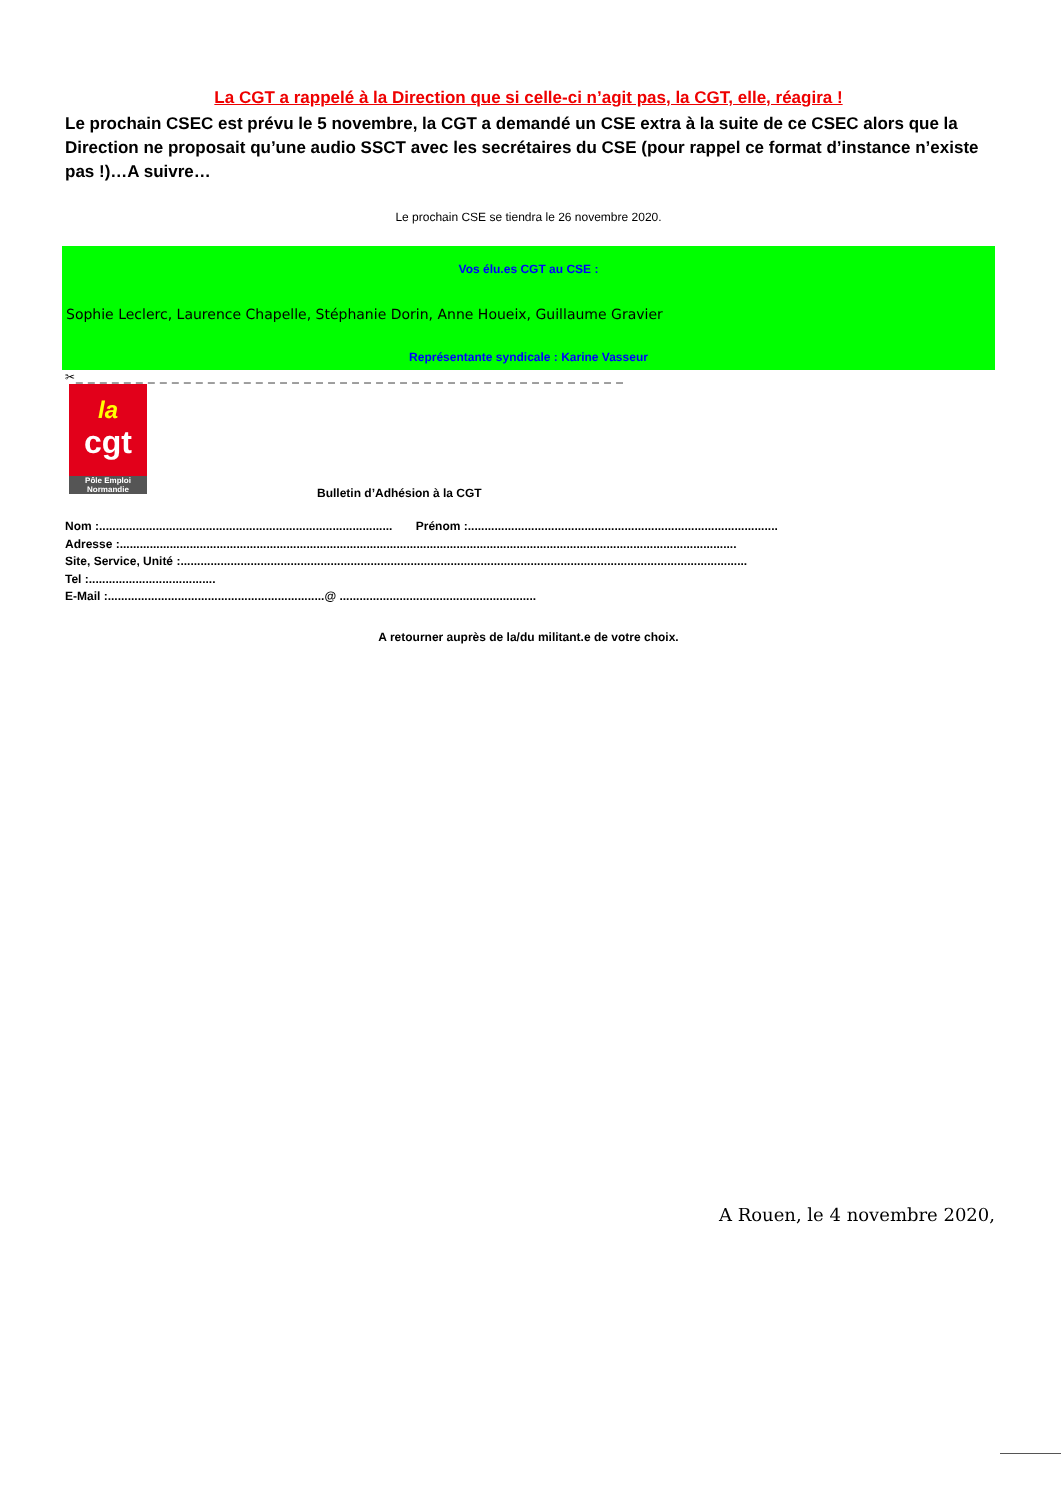La CGT a rappelé à la Direction que si celle-ci n’agit pas, la CGT, elle, réagira !
Le prochain CSEC est prévu le 5 novembre, la CGT a demandé un CSE extra à la suite de ce CSEC alors que la Direction ne proposait qu’une audio SSCT avec les secrétaires du CSE (pour rappel ce format d’instance n’existe pas !)…A suivre…
Le prochain CSE se tiendra le 26 novembre 2020.
Vos élu.es CGT au CSE :
Sophie Leclerc, Laurence Chapelle, Stéphanie Dorin, Anne Houeix, Guillaume Gravier
Représentante syndicale : Karine Vasseur
✂_ _ _ _ _ _ _ _ _ _ _ _ _ _ _ _ _ _ _ _ _ _ _ _ _ _ _ _ _ _ _ _ _ _ _ _ _ _ _ _ _ _ _ _ _ _
la
cgt
Pôle Emploi Normandie
Bulletin d’Adhésion à la CGT
Nom :........................................................................................ Prénom :.............................................................................................
Adresse :.........................................................................................................................................................................................
Site, Service, Unité :..........................................................................................................................................................................
Tel :......................................
E-Mail :.................................................................@ ...........................................................
A retourner auprès de la/du militant.e de votre choix.
A Rouen, le 4 novembre 2020,